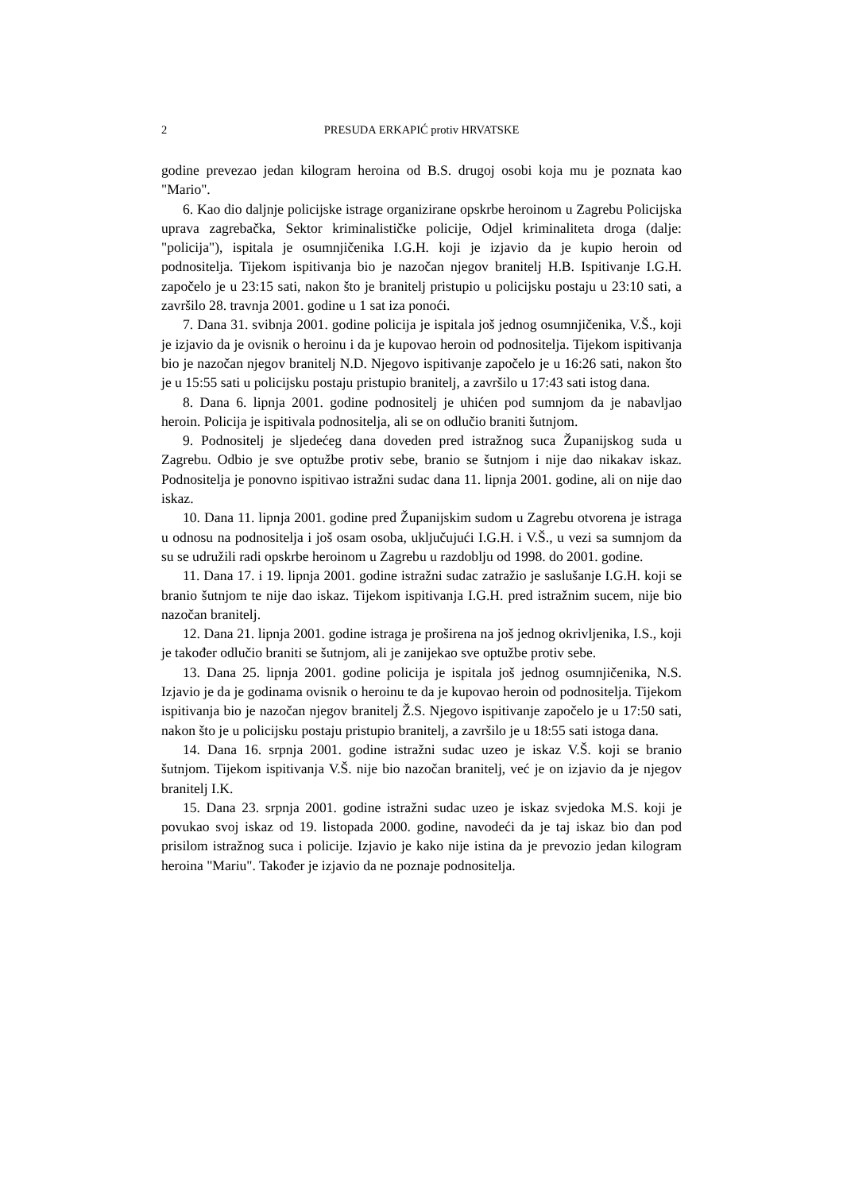2 PRESUDA ERKAPIĆ protiv HRVATSKE
godine prevezao jedan kilogram heroina od B.S. drugoj osobi koja mu je poznata kao "Mario".
6. Kao dio daljnje policijske istrage organizirane opskrbe heroinom u Zagrebu Policijska uprava zagrebačka, Sektor kriminalističke policije, Odjel kriminaliteta droga (dalje: "policija"), ispitala je osumnjičenika I.G.H. koji je izjavio da je kupio heroin od podnositelja. Tijekom ispitivanja bio je nazočan njegov branitelj H.B. Ispitivanje I.G.H. započelo je u 23:15 sati, nakon što je branitelj pristupio u policijsku postaju u 23:10 sati, a završilo 28. travnja 2001. godine u 1 sat iza ponoći.
7. Dana 31. svibnja 2001. godine policija je ispitala još jednog osumnjičenika, V.Š., koji je izjavio da je ovisnik o heroinu i da je kupovao heroin od podnositelja. Tijekom ispitivanja bio je nazočan njegov branitelj N.D. Njegovo ispitivanje započelo je u 16:26 sati, nakon što je u 15:55 sati u policijsku postaju pristupio branitelj, a završilo u 17:43 sati istog dana.
8. Dana 6. lipnja 2001. godine podnositelj je uhićen pod sumnjom da je nabavljao heroin. Policija je ispitivala podnositelja, ali se on odlučio braniti šutnjom.
9. Podnositelj je sljedećeg dana doveden pred istražnog suca Županijskog suda u Zagrebu. Odbio je sve optužbe protiv sebe, branio se šutnjom i nije dao nikakav iskaz. Podnositelja je ponovno ispitivao istražni sudac dana 11. lipnja 2001. godine, ali on nije dao iskaz.
10. Dana 11. lipnja 2001. godine pred Županijskim sudom u Zagrebu otvorena je istraga u odnosu na podnositelja i još osam osoba, uključujući I.G.H. i V.Š., u vezi sa sumnjom da su se udružili radi opskrbe heroinom u Zagrebu u razdoblju od 1998. do 2001. godine.
11. Dana 17. i 19. lipnja 2001. godine istražni sudac zatražio je saslušanje I.G.H. koji se branio šutnjom te nije dao iskaz. Tijekom ispitivanja I.G.H. pred istražnim sucem, nije bio nazočan branitelj.
12. Dana 21. lipnja 2001. godine istraga je proširena na još jednog okrivljenika, I.S., koji je također odlučio braniti se šutnjom, ali je zanijekao sve optužbe protiv sebe.
13. Dana 25. lipnja 2001. godine policija je ispitala još jednog osumnjičenika, N.S. Izjavio je da je godinama ovisnik o heroinu te da je kupovao heroin od podnositelja. Tijekom ispitivanja bio je nazočan njegov branitelj Ž.S. Njegovo ispitivanje započelo je u 17:50 sati, nakon što je u policijsku postaju pristupio branitelj, a završilo je u 18:55 sati istoga dana.
14. Dana 16. srpnja 2001. godine istražni sudac uzeo je iskaz V.Š. koji se branio šutnjom. Tijekom ispitivanja V.Š. nije bio nazočan branitelj, već je on izjavio da je njegov branitelj I.K.
15. Dana 23. srpnja 2001. godine istražni sudac uzeo je iskaz svjedoka M.S. koji je povukao svoj iskaz od 19. listopada 2000. godine, navodeći da je taj iskaz bio dan pod prisilom istražnog suca i policije. Izjavio je kako nije istina da je prevozio jedan kilogram heroina "Mariu". Također je izjavio da ne poznaje podnositelja.